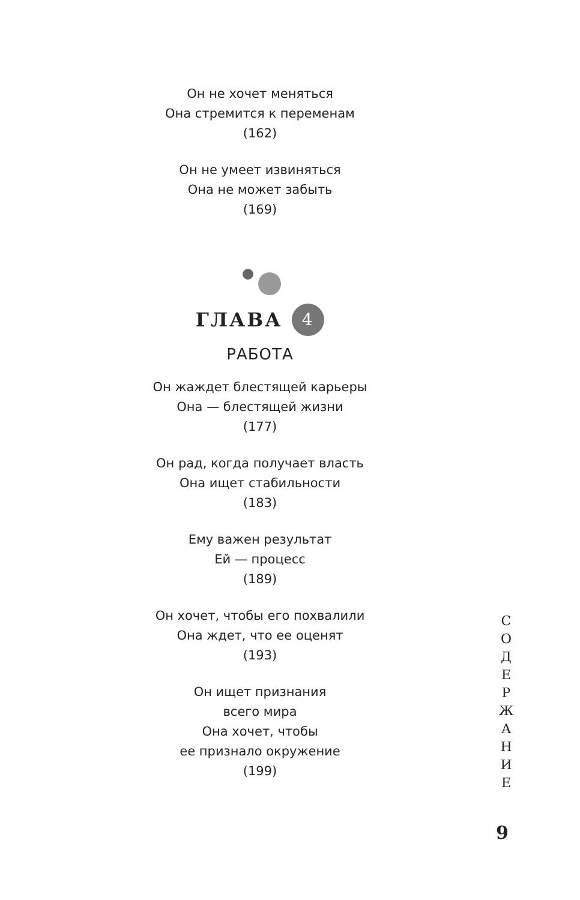Он не хочет меняться
Она стремится к переменам
(162)
Он не умеет извиняться
Она не может забыть
(169)
ГЛАВА 4
РАБОТА
Он жаждет блестящей карьеры
Она — блестящей жизни
(177)
Он рад, когда получает власть
Она ищет стабильности
(183)
Ему важен результат
Ей — процесс
(189)
Он хочет, чтобы его похвалили
Она ждет, что ее оценят
(193)
Он ищет признания
всего мира
Она хочет, чтобы
ее признало окружение
(199)
С
О
Д
Е
Р
Ж
А
Н
И
Е
9